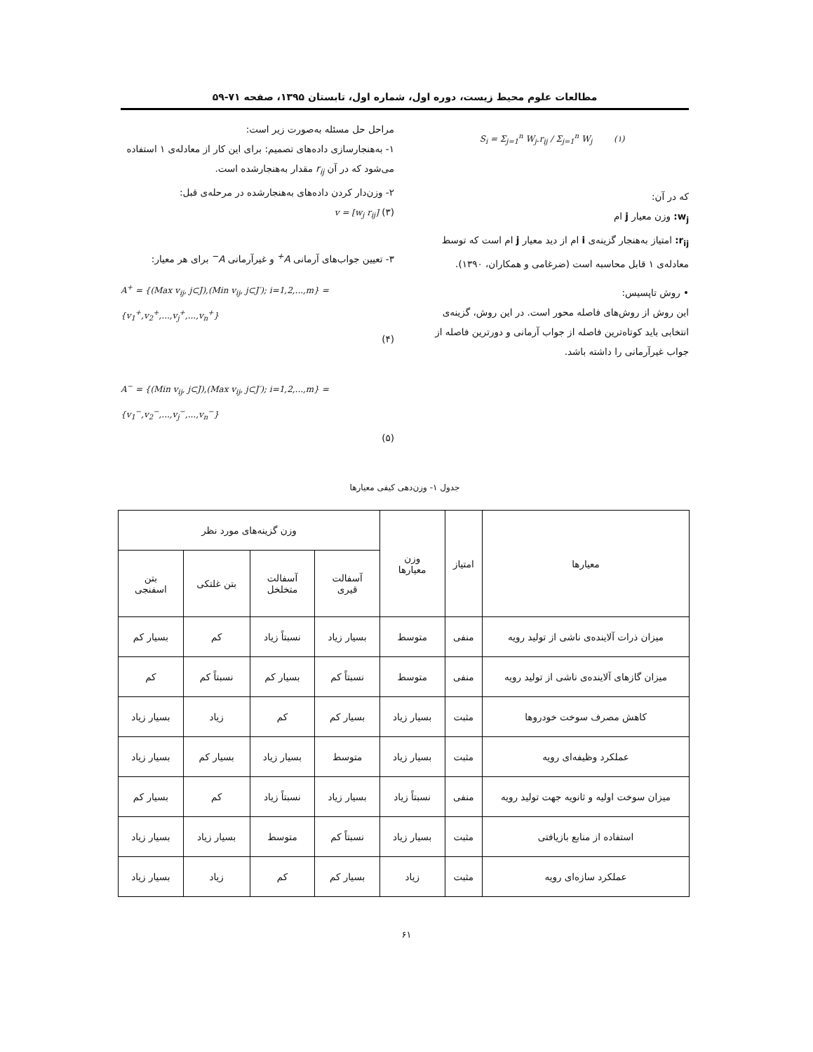مطالعات علوم محیط زیست، دوره اول، شماره اول، تابستان ۱۳۹۵، صفحه ۷۱-۵۹
S<sub>i</sub> = Σ<sub>j=1</sub><sup>n</sup> W<sub>j</sub>.r<sub>ij</sub> / Σ<sub>j=1</sub><sup>n</sup> W<sub>j</sub> (۱)
که در آن:
w<sub>j</sub>: وزن معیار j ام
r<sub>ij</sub>: امتیاز به‌هنجار گزینه‌ی i ام از دید معیار j ام است که توسط معادله‌ی ۱ قابل محاسبه است (ضرغامی و همکاران، ۱۳۹۰).
• روش تاپسیس:
این روش از روش‌های فاصله محور است. در این روش، گزینه‌ی انتخابی باید کوتاه‌ترین فاصله از جواب آرمانی و دورترین فاصله از جواب غیرآرمانی را داشته باشد.
مراحل حل مسئله به‌صورت زیر است:
۱- به‌هنجارسازی داده‌های تصمیم: برای این کار از معادله‌ی ۱ استفاده می‌شود که در آن r<sub>ij</sub> مقدار به‌هنجارشده است.
۲- وزن‌دار کردن داده‌های به‌هنجارشده در مرحله‌ی قبل:
v = [w<sub>j</sub> r<sub>ij</sub>] (۳)
۳- تعیین جواب‌های آرمانی A<sup>+</sup> و غیرآرمانی A<sup>−</sup> برای هر معیار:
A<sup>+</sup> = {(Max v<sub>ij</sub>, j⊂J),(Min v<sub>ij</sub>, j⊂J′); i=1,2,...,m} = {v<sub>1</sub><sup>+</sup>,v<sub>2</sub><sup>+</sup>,...,v<sub>j</sub><sup>+</sup>,...,v<sub>n</sub><sup>+</sup>}
(۴)
A<sup>−</sup> = {(Min v<sub>ij</sub>, j⊂J),(Max v<sub>ij</sub>, j⊂J′); i=1,2,...,m} = {v<sub>1</sub><sup>−</sup>,v<sub>2</sub><sup>−</sup>,...,v<sub>j</sub><sup>−</sup>,...,v<sub>n</sub><sup>−</sup>}
(۵)
جدول ۱- وزن‌دهی کیفی معیارها
| معیارها | امتیاز | وزن معیارها | وزن گزینه‌های مورد نظر | | | |
| --- | --- | --- | --- | --- | --- | --- |
| | | | آسفالت قیری | آسفالت متخلخل | بتن غلتکی | بتن اسفنجی |
| میزان ذرات آلاینده‌ی ناشی از تولید رویه | منفی | متوسط | بسیار زیاد | نسبتاً زیاد | کم | بسیار کم |
| میزان گازهای آلاینده‌ی ناشی از تولید رویه | منفی | متوسط | نسبتاً کم | بسیار کم | نسبتاً کم | کم |
| کاهش مصرف سوخت خودروها | مثبت | بسیار زیاد | بسیار کم | کم | زیاد | بسیار زیاد |
| عملکرد وظیفه‌ای رویه | مثبت | بسیار زیاد | متوسط | بسیار زیاد | بسیار کم | بسیار زیاد |
| میزان سوخت اولیه و ثانویه جهت تولید رویه | منفی | نسبتاً زیاد | بسیار زیاد | نسبتاً زیاد | کم | بسیار کم |
| استفاده از منابع بازیافتی | مثبت | بسیار زیاد | نسبتاً کم | متوسط | بسیار زیاد | بسیار زیاد |
| عملکرد سازه‌ای رویه | مثبت | زیاد | بسیار کم | کم | زیاد | بسیار زیاد |
۶۱